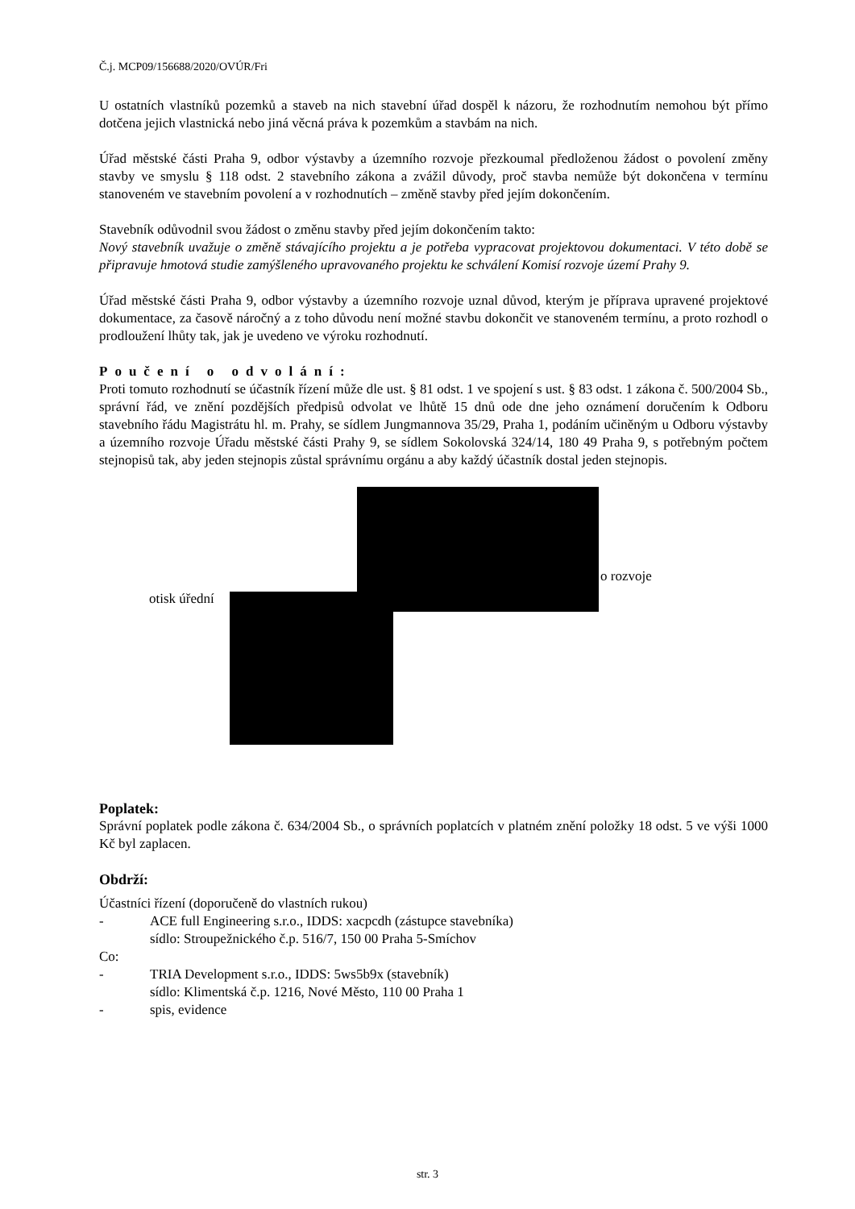Č.j. MCP09/156688/2020/OVÚR/Fri
U ostatních vlastníků pozemků a staveb na nich stavební úřad dospěl k názoru, že rozhodnutím nemohou být přímo dotčena jejich vlastnická nebo jiná věcná práva k pozemkům a stavbám na nich.
Úřad městské části Praha 9, odbor výstavby a územního rozvoje přezkoumal předloženou žádost o povolení změny stavby ve smyslu § 118 odst. 2 stavebního zákona a zvážil důvody, proč stavba nemůže být dokončena v termínu stanoveném ve stavebním povolení a v rozhodnutích – změně stavby před jejím dokončením.
Stavebník odůvodnil svou žádost o změnu stavby před jejím dokončením takto:
Nový stavebník uvažuje o změně stávajícího projektu a je potřeba vypracovat projektovou dokumentaci. V této době se připravuje hmotová studie zamýšleného upravovaného projektu ke schválení Komisí rozvoje území Prahy 9.
Úřad městské části Praha 9, odbor výstavby a územního rozvoje uznal důvod, kterým je příprava upravené projektové dokumentace, za časově náročný a z toho důvodu není možné stavbu dokončit ve stanoveném termínu, a proto rozhodl o prodloužení lhůty tak, jak je uvedeno ve výroku rozhodnutí.
Poučení o odvolání:
Proti tomuto rozhodnutí se účastník řízení může dle ust. § 81 odst. 1 ve spojení s ust. § 83 odst. 1 zákona č. 500/2004 Sb., správní řád, ve znění pozdějších předpisů odvolat ve lhůtě 15 dnů ode dne jeho oznámení doručením k Odboru stavebního řádu Magistrátu hl. m. Prahy, se sídlem Jungmannova 35/29, Praha 1, podáním učiněným u Odboru výstavby a územního rozvoje Úřadu městské části Prahy 9, se sídlem Sokolovská 324/14, 180 49 Praha 9, s potřebným počtem stejnopisů tak, aby jeden stejnopis zůstal správnímu orgánu a aby každý účastník dostal jeden stejnopis.
otisk úřední
o rozvoje
Poplatek:
Správní poplatek podle zákona č. 634/2004 Sb., o správních poplatcích v platném znění položky 18 odst. 5 ve výši 1000 Kč byl zaplacen.
Obdrží:
Účastníci řízení (doporučeně do vlastních rukou)
- ACE full Engineering s.r.o., IDDS: xacpcdh (zástupce stavebníka)
sídlo: Stroupežnického č.p. 516/7, 150 00 Praha 5-Smíchov
Co:
- TRIA Development s.r.o., IDDS: 5ws5b9x (stavebník)
sídlo: Klimentská č.p. 1216, Nové Město, 110 00 Praha 1
- spis, evidence
str. 3